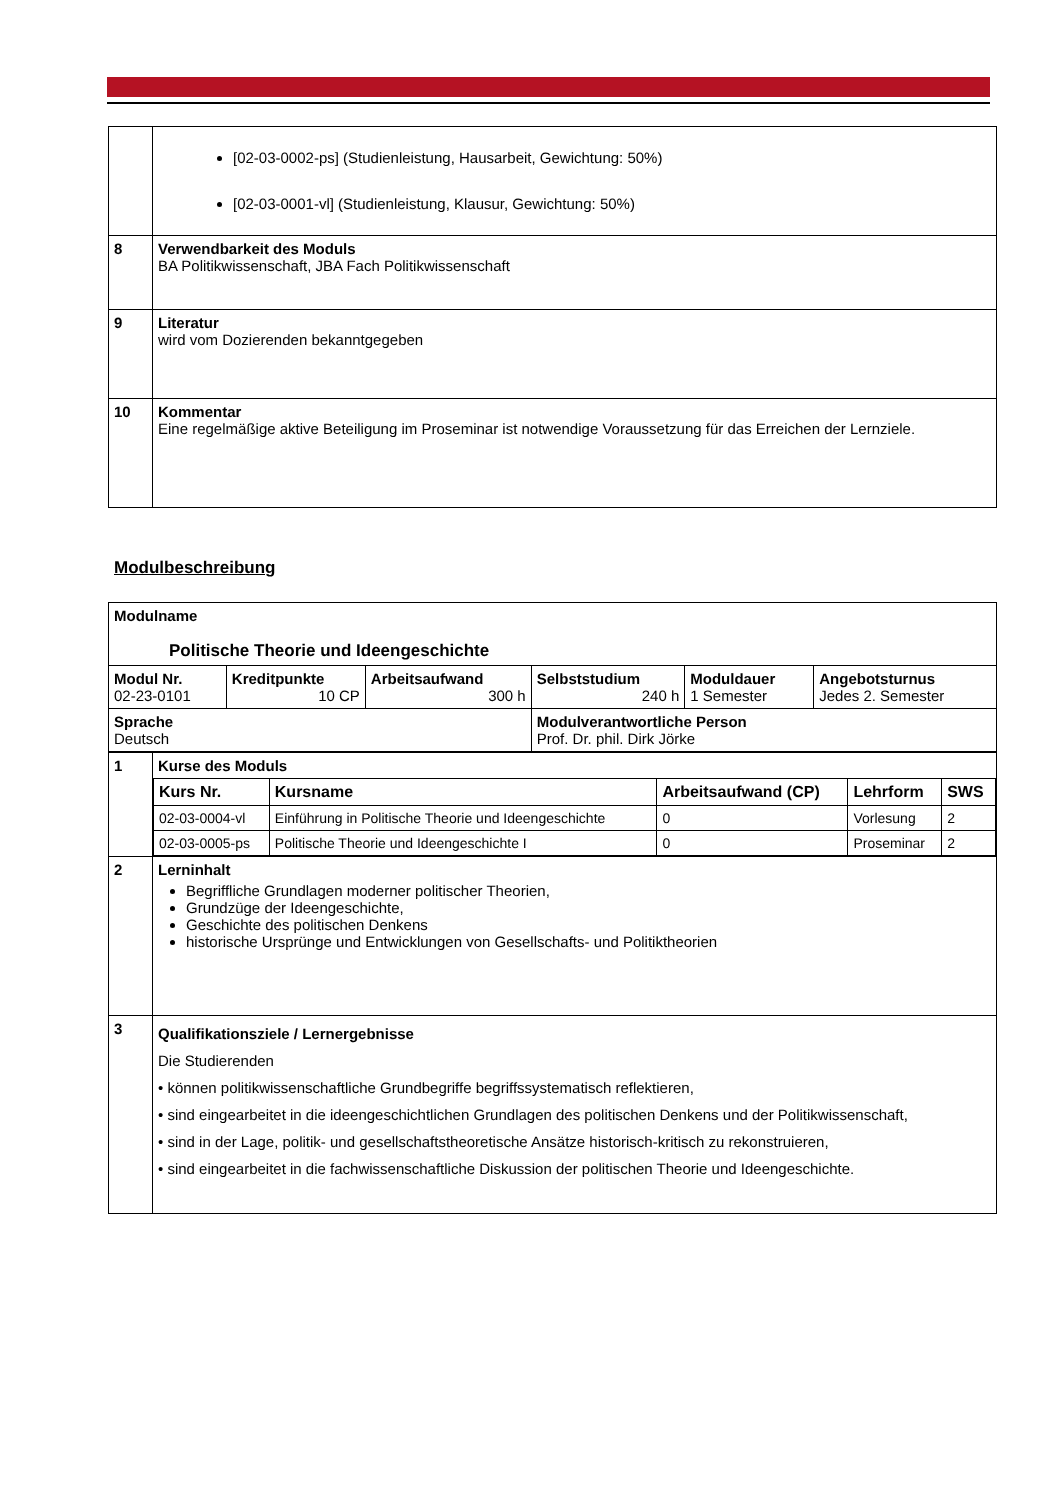| | [02-03-0002-ps] (Studienleistung, Hausarbeit, Gewichtung: 50%) [02-03-0001-vl] (Studienleistung, Klausur, Gewichtung: 50%) |
| 8 | Verwendbarkeit des Moduls BA Politikwissenschaft, JBA Fach Politikwissenschaft |
| 9 | Literatur wird vom Dozierenden bekanntgegeben |
| 10 | Kommentar Eine regelmäßige aktive Beteiligung im Proseminar ist notwendige Voraussetzung für das Erreichen der Lernziele. |
Modulbeschreibung
| Modulname Politische Theorie und Ideengeschichte | | | | | |
| Modul Nr. 02-23-0101 | Kreditpunkte 10 CP | Arbeitsaufwand 300 h | Selbststudium 240 h | Moduldauer 1 Semester | Angebotsturnus Jedes 2. Semester |
| Sprache Deutsch | | | Modulverantwortliche Person Prof. Dr. phil. Dirk Jörke | | |
| 1 | Kurse des Moduls / Kurs Nr. / Kursname / Arbeitsaufwand (CP) / Lehrform / SWS / / --- / --- / --- / --- / --- / / 02-03-0004-vl / Einführung in Politische Theorie und Ideengeschichte / 0 / Vorlesung / 2 / / 02-03-0005-ps / Politische Theorie und Ideengeschichte I / 0 / Proseminar / 2 / |
| 2 | Lerninhalt Begriffliche Grundlagen moderner politischer Theorien, Grundzüge der Ideengeschichte, Geschichte des politischen Denkens historische Ursprünge und Entwicklungen von Gesellschafts- und Politiktheorien |
| 3 | Qualifikationsziele / Lernergebnisse Die Studierenden • können politikwissenschaftliche Grundbegriffe begriffssystematisch reflektieren, • sind eingearbeitet in die ideengeschichtlichen Grundlagen des politischen Denkens und der Politikwissenschaft, • sind in der Lage, politik- und gesellschaftstheoretische Ansätze historisch-kritisch zu rekonstruieren, • sind eingearbeitet in die fachwissenschaftliche Diskussion der politischen Theorie und Ideengeschichte. |